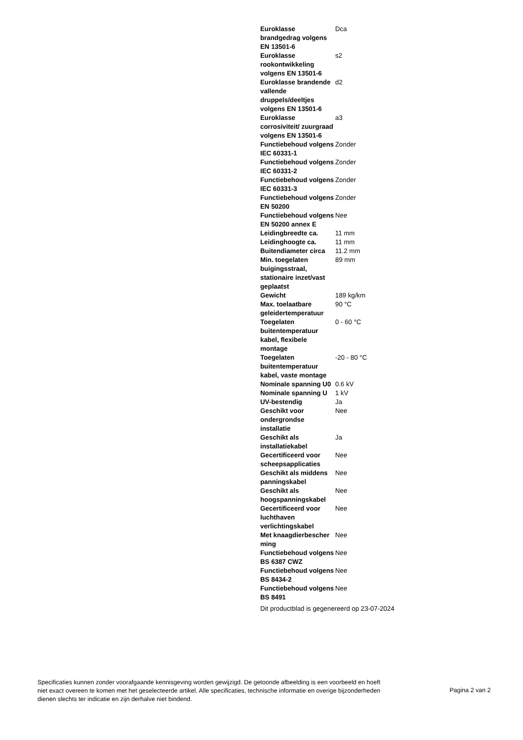| Euroklasse brandgedrag volgens EN 13501-6 | Dca |
| Euroklasse rookontwikkeling volgens EN 13501-6 | s2 |
| Euroklasse brandende vallende druppels/deeltjes volgens EN 13501-6 | d2 |
| Euroklasse corrosiviteit/ zuurgraad volgens EN 13501-6 | a3 |
| Functiebehoud volgens IEC 60331-1 | Zonder |
| Functiebehoud volgens IEC 60331-2 | Zonder |
| Functiebehoud volgens IEC 60331-3 | Zonder |
| Functiebehoud volgens EN 50200 | Zonder |
| Functiebehoud volgens EN 50200 annex E | Nee |
| Leidingbreedte ca. | 11 mm |
| Leidinghoogte ca. | 11 mm |
| Buitendiameter circa | 11.2 mm |
| Min. toegelaten buigingsstraal, stationaire inzet/vast geplaatst | 89 mm |
| Gewicht | 189 kg/km |
| Max. toelaatbare geleidertemperatuur | 90 °C |
| Toegelaten buitentemperatuur kabel, flexibele montage | 0 - 60 °C |
| Toegelaten buitentemperatuur kabel, vaste montage | -20 - 80 °C |
| Nominale spanning U0 | 0.6 kV |
| Nominale spanning U | 1 kV |
| UV-bestendig | Ja |
| Geschikt voor ondergrondse installatie | Nee |
| Geschikt als installatiekabel | Ja |
| Gecertificeerd voor scheepsapplicaties | Nee |
| Geschikt als middens panningskabel | Nee |
| Geschikt als hoogspanningskabel | Nee |
| Gecertificeerd voor luchthaven verlichtingskabel | Nee |
| Met knaagdierbescher ming | Nee |
| Functiebehoud volgens BS 6387 CWZ | Nee |
| Functiebehoud volgens BS 8434-2 | Nee |
| Functiebehoud volgens BS 8491 | Nee |
Dit productblad is gegenereerd op 23-07-2024
Specificaties kunnen zonder voorafgaande kennisgeving worden gewijzigd. De getoonde afbeelding is een voorbeeld en hoeft niet exact overeen te komen met het geselecteerde artikel. Alle specificaties, technische informatie en overige bijzonderheden dienen slechts ter indicatie en zijn derhalve niet bindend.
Pagina 2 van 2